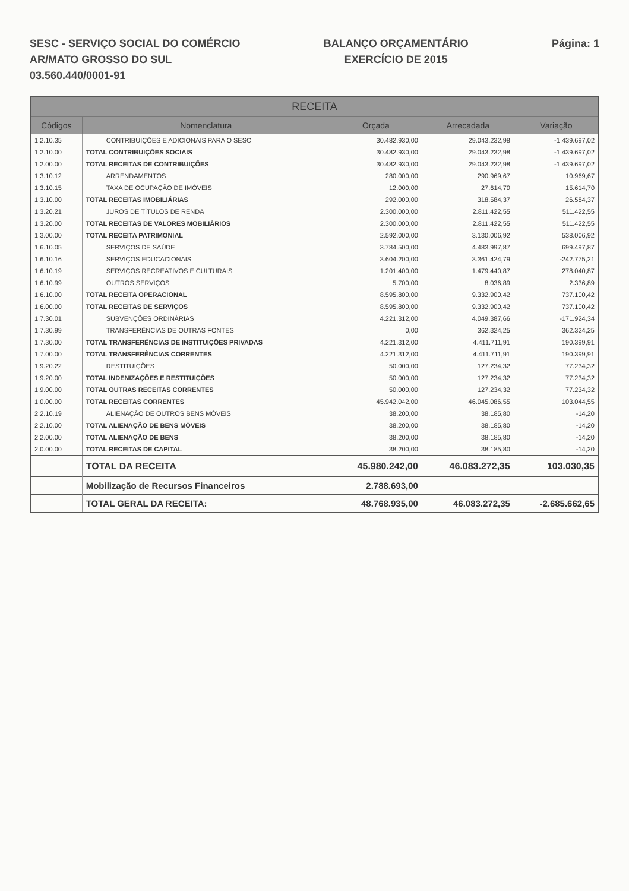SESC - SERVIÇO SOCIAL DO COMÉRCIO
AR/MATO GROSSO DO SUL
03.560.440/0001-91
BALANÇO ORÇAMENTÁRIO
EXERCÍCIO DE 2015
Página: 1
| RECEITA | | | | |
| --- | --- | --- | --- | --- |
| Códigos | Nomenclatura | Orçada | Arrecadada | Variação |
| 1.2.10.35 | CONTRIBUIÇÕES E ADICIONAIS PARA O SESC | 30.482.930,00 | 29.043.232,98 | -1.439.697,02 |
| 1.2.10.00 | TOTAL CONTRIBUIÇÕES SOCIAIS | 30.482.930,00 | 29.043.232,98 | -1.439.697,02 |
| 1.2.00.00 | TOTAL RECEITAS DE CONTRIBUIÇÕES | 30.482.930,00 | 29.043.232,98 | -1.439.697,02 |
| 1.3.10.12 | ARRENDAMENTOS | 280.000,00 | 290.969,67 | 10.969,67 |
| 1.3.10.15 | TAXA DE OCUPAÇÃO DE IMÓVEIS | 12.000,00 | 27.614,70 | 15.614,70 |
| 1.3.10.00 | TOTAL RECEITAS IMOBILIÁRIAS | 292.000,00 | 318.584,37 | 26.584,37 |
| 1.3.20.21 | JUROS DE TÍTULOS DE RENDA | 2.300.000,00 | 2.811.422,55 | 511.422,55 |
| 1.3.20.00 | TOTAL RECEITAS DE VALORES MOBILIÁRIOS | 2.300.000,00 | 2.811.422,55 | 511.422,55 |
| 1.3.00.00 | TOTAL RECEITA PATRIMONIAL | 2.592.000,00 | 3.130.006,92 | 538.006,92 |
| 1.6.10.05 | SERVIÇOS DE SAÚDE | 3.784.500,00 | 4.483.997,87 | 699.497,87 |
| 1.6.10.16 | SERVIÇOS EDUCACIONAIS | 3.604.200,00 | 3.361.424,79 | -242.775,21 |
| 1.6.10.19 | SERVIÇOS RECREATIVOS E CULTURAIS | 1.201.400,00 | 1.479.440,87 | 278.040,87 |
| 1.6.10.99 | OUTROS SERVIÇOS | 5.700,00 | 8.036,89 | 2.336,89 |
| 1.6.10.00 | TOTAL RECEITA OPERACIONAL | 8.595.800,00 | 9.332.900,42 | 737.100,42 |
| 1.6.00.00 | TOTAL RECEITAS DE SERVIÇOS | 8.595.800,00 | 9.332.900,42 | 737.100,42 |
| 1.7.30.01 | SUBVENÇÕES ORDINÁRIAS | 4.221.312,00 | 4.049.387,66 | -171.924,34 |
| 1.7.30.99 | TRANSFERÊNCIAS DE OUTRAS FONTES | 0,00 | 362.324,25 | 362.324,25 |
| 1.7.30.00 | TOTAL TRANSFERÊNCIAS DE INSTITUIÇÕES PRIVADAS | 4.221.312,00 | 4.411.711,91 | 190.399,91 |
| 1.7.00.00 | TOTAL TRANSFERÊNCIAS CORRENTES | 4.221.312,00 | 4.411.711,91 | 190.399,91 |
| 1.9.20.22 | RESTITUIÇÕES | 50.000,00 | 127.234,32 | 77.234,32 |
| 1.9.20.00 | TOTAL INDENIZAÇÕES E RESTITUIÇÕES | 50.000,00 | 127.234,32 | 77.234,32 |
| 1.9.00.00 | TOTAL OUTRAS RECEITAS CORRENTES | 50.000,00 | 127.234,32 | 77.234,32 |
| 1.0.00.00 | TOTAL RECEITAS CORRENTES | 45.942.042,00 | 46.045.086,55 | 103.044,55 |
| 2.2.10.19 | ALIENAÇÃO DE OUTROS BENS MÓVEIS | 38.200,00 | 38.185,80 | -14,20 |
| 2.2.10.00 | TOTAL ALIENAÇÃO DE BENS MÓVEIS | 38.200,00 | 38.185,80 | -14,20 |
| 2.2.00.00 | TOTAL ALIENAÇÃO DE BENS | 38.200,00 | 38.185,80 | -14,20 |
| 2.0.00.00 | TOTAL RECEITAS DE CAPITAL | 38.200,00 | 38.185,80 | -14,20 |
| | TOTAL DA RECEITA | 45.980.242,00 | 46.083.272,35 | 103.030,35 |
| | Mobilização de Recursos Financeiros | 2.788.693,00 | | |
| | TOTAL GERAL DA RECEITA: | 48.768.935,00 | 46.083.272,35 | -2.685.662,65 |